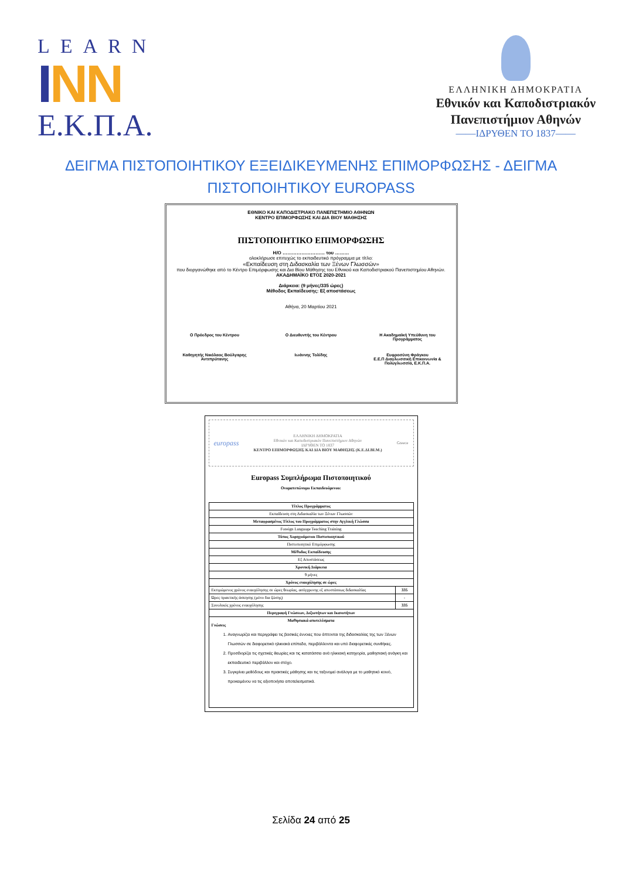LEARN
INN
Ε.Κ.Π.Α.
ΕΛΛΗΝΙΚΗ ΔΗΜΟΚΡΑΤΙΑ
Εθνικόν και Καποδιστριακόν
Πανεπιστήμιον Αθηνών
——ΙΔΡΥΘΕΝ ΤΟ 1837——
ΔΕΙΓΜΑ ΠΙΣΤΟΠΟΙΗΤΙΚΟΥ ΕΞΕΙΔΙΚΕΥΜΕΝΗΣ ΕΠΙΜΟΡΦΩΣΗΣ - ΔΕΙΓΜΑ ΠΙΣΤΟΠΟΙΗΤΙΚΟΥ EUROPASS
ΕΘΝΙΚΟ ΚΑΙ ΚΑΠΟΔΙΣΤΡΙΑΚΟ ΠΑΝΕΠΙΣΤΗΜΙΟ ΑΘΗΝΩΝ
ΚΕΝΤΡΟ ΕΠΙΜΟΡΦΩΣΗΣ ΚΑΙ ΔΙΑ ΒΙΟΥ ΜΑΘΗΣΗΣ
ΠΙΣΤΟΠΟΙΗΤΙΚΟ ΕΠΙΜΟΡΦΩΣΗΣ
Η/Ο ……………………… του ………
ολοκλήρωσε επιτυχώς το εκπαιδευτικό πρόγραμμα με τίτλο:
«Εκπαίδευση στη Διδασκαλία των Ξένων Γλωσσών»
που διοργανώθηκε από το Κέντρο Επιμόρφωσης και Δια Βίου Μάθησης του Εθνικού και Καποδιστριακού Πανεπιστημίου Αθηνών.
ΑΚΑΔΗΜΑΪΚΟ ΕΤΟΣ 2020-2021
Διάρκεια: (9 μήνες/335 ώρες)
Μέθοδος Εκπαίδευσης: Εξ αποστάσεως
Αθήνα, 20 Μαρτίου 2021
Ο Πρόεδρος του Κέντρου Ο Διευθυντής του Κέντρου Η Ακαδημαϊκή Υπεύθυνη του Προγράμματος
Καθηγητής Νικόλαος Βούλγαρης Αντιπρύτανης
Ιωάννης Τολίδης Ευφροσύνη Φράγκου
Ε.Ε.Π Διαγλωσσική Επικοινωνία & Πολυγλωσσία, Ε.Κ.Π.Α.
europass ΕΛΛΗΝΙΚΗ ΔΗΜΟΚΡΑΤΙΑ
Εθνικόν και Καποδιστριακόν Πανεπιστήμιον Αθηνών
ΙΔΡΥΘΕΝ ΤΟ 1837
ΚΕΝΤΡΟ ΕΠΙΜΟΡΦΩΣΗΣ ΚΑΙ ΔΙΑ ΒΙΟΥ ΜΑΘΗΣΗΣ (Κ.Ε.ΔΙ.ΒΙ.Μ.) Greece
Europass Συμπλήρωμα Πιστοποιητικού
Ονοματεπώνυμο Εκπαιδευόμενου:
| Τίτλος Προγράμματος | |
| --- | --- |
| Εκπαίδευση στη Διδασκαλία των Ξένων Γλωσσών | |
| Μεταφρασμένος Τίτλος του Προγράμματος στην Αγγλική Γλώσσα | |
| Foreign Language Teaching Training | |
| Τύπος Χορηγούμενου Πιστοποιητικού | |
| Πιστοποιητικό Επιμόρφωσης | |
| Μέθοδος Εκπαίδευσης | |
| Εξ Αποστάσεως | |
| Χρονική Διάρκεια | |
| 9 μήνες | |
| Χρόνος εναοχόλησης σε ώρες | |
| Εκτιμώμενος χρόνος εναοχόλησης σε ώρες θεωρίας, ασύγχρονης εξ αποστάσεως διδασκαλίας | 335 |
| Ώρες πρακτικής άσκησης (μόνο δια ζώσης) | - |
| Συνολικός χρόνος εναοχόλησης | 335 |
| Περιγραφή Γνώσεων, Δεξιοτήτων και Ικανοτήτων | |
| Μαθησιακά αποτελέσματα Γνώσεις 1. Αναγνωρίζει και περιγράφει τις βασικές έννοιες που άπτονται της διδασκαλίας της των Ξένων Γλωσσών σε διαφορετικά ηλικιακά επίπεδα, περιβάλλοντα και υπό διαφορετικές συνθήκες. 2. Προσδιορίζει τις σχετικές θεωρίες και τις κατατάσσει ανά ηλικιακή κατηγορία, μαθησιακή ανάγκη και εκπαιδευτικό περιβάλλον και στόχο. 3. Συγκρίνει μεθόδους και πρακτικές μάθησης και τις ταξινομεί ανάλογα με το μαθητικό κοινό, προκειμένου να τις αξιοποιήσει αποτελεσματικά. | |
Σελίδα 24 από 25